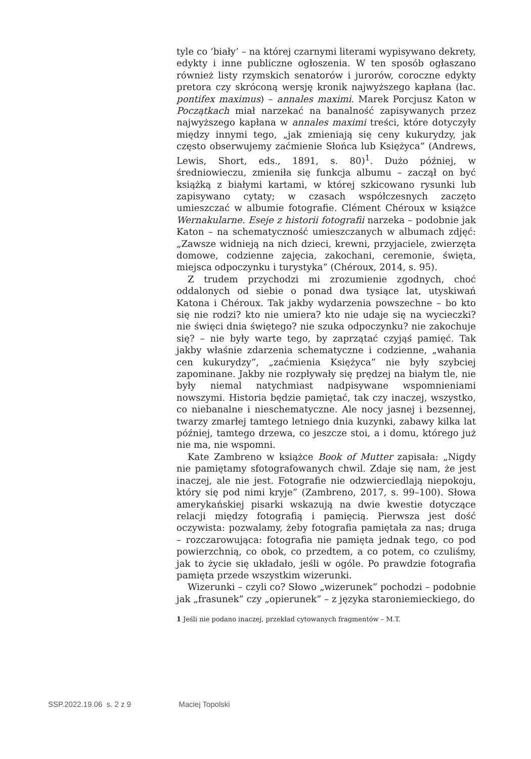tyle co ‘biały’ – na której czarnymi literami wypisywano dekrety, edykty i inne publiczne ogłoszenia. W ten sposób ogłaszano również listy rzymskich senatorów i jurorów, coroczne edykty pretora czy skróconą wersję kronik najwyższego kapłana (łac. pontifex maximus) – annales maximi. Marek Porcjusz Katon w Początkach miał narzekać na banalność zapisywanych przez najwyższego kapłana w annales maximi treści, które dotyczyły między innymi tego, „jak zmieniają się ceny kukurydzy, jak często obserwujemy zaćmienie Słońca lub Księżyca” (Andrews, Lewis, Short, eds., 1891, s. 80)<sup>1</sup>. Dużo później, w średniowieczu, zmieniła się funkcja albumu – zaczął on być książką z białymi kartami, w której szkicowano rysunki lub zapisywano cytaty; w czasach współczesnych zaczęto umieszczać w albumie fotografie. Clément Chéroux w książce Wernakularne. Eseje z historii fotografii narzeka – podobnie jak Katon – na schematyczność umieszczanych w albumach zdjęć: „Zawsze widnieją na nich dzieci, krewni, przyjaciele, zwierzęta domowe, codzienne zajęcia, zakochani, ceremonie, święta, miejsca odpoczynku i turystyka” (Chéroux, 2014, s. 95).
Z trudem przychodzi mi zrozumienie zgodnych, choć oddalonych od siebie o ponad dwa tysiące lat, utyskiwań Katona i Chéroux. Tak jakby wydarzenia powszechne – bo kto się nie rodzi? kto nie umiera? kto nie udaje się na wycieczki? nie święci dnia świętego? nie szuka odpoczynku? nie zakochuje się? – nie były warte tego, by zaprzątać czyjąś pamięć. Tak jakby właśnie zdarzenia schematyczne i codzienne, „wahania cen kukurydzy”, „zaćmienia Księżyca” nie były szybciej zapominane. Jakby nie rozpływały się prędzej na białym tle, nie były niemal natychmiast nadpisywane wspomnieniami nowszymi. Historia będzie pamiętać, tak czy inaczej, wszystko, co niebanalne i nieschematyczne. Ale nocy jasnej i bezsennej, twarzy zmarłej tamtego letniego dnia kuzynki, zabawy kilka lat później, tamtego drzewa, co jeszcze stoi, a i domu, którego już nie ma, nie wspomni.
Kate Zambreno w książce Book of Mutter zapisała: „Nigdy nie pamiętamy sfotografowanych chwil. Zdaje się nam, że jest inaczej, ale nie jest. Fotografie nie odzwierciedlają niepokoju, który się pod nimi kryje” (Zambreno, 2017, s. 99–100). Słowa amerykańskiej pisarki wskazują na dwie kwestie dotyczące relacji między fotografią i pamięcią. Pierwsza jest dość oczywista: pozwalamy, żeby fotografia pamiętała za nas; druga – rozczarowująca: fotografia nie pamięta jednak tego, co pod powierzchnią, co obok, co przedtem, a co potem, co czuliśmy, jak to życie się układało, jeśli w ogóle. Po prawdzie fotografia pamięta przede wszystkim wizerunki.
Wizerunki – czyli co? Słowo „wizerunek” pochodzi – podobnie jak „frasunek” czy „opierunek” – z języka staroniemieckiego, do
1 Jeśli nie podano inaczej, przekład cytowanych fragmentów – M.T.
SSP.2022.19.06 s. 2 z 9 Maciej Topolski